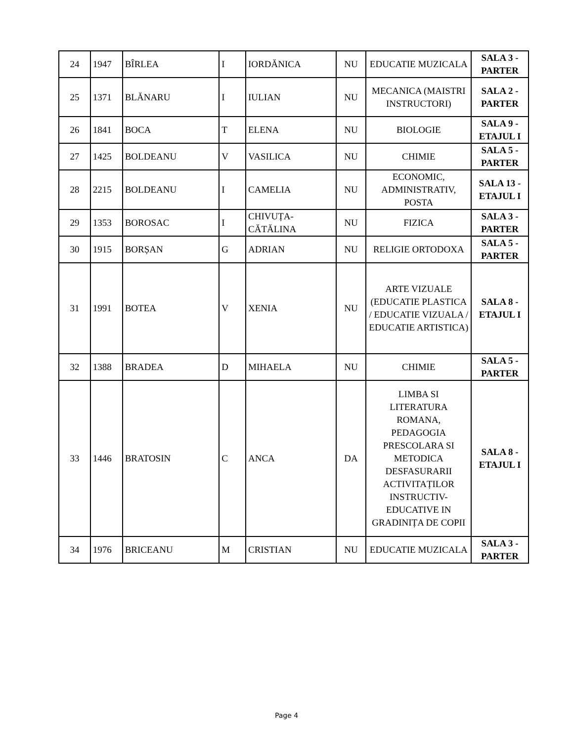| 24 | 1947 | BÎRLEA | I | IORDĂNICA | NU | EDUCATIE MUZICALA | SALA 3 - PARTER |
| 25 | 1371 | BLĂNARU | I | IULIAN | NU | MECANICA (MAISTRI INSTRUCTORI) | SALA 2 - PARTER |
| 26 | 1841 | BOCA | T | ELENA | NU | BIOLOGIE | SALA 9 - ETAJUL I |
| 27 | 1425 | BOLDEANU | V | VASILICA | NU | CHIMIE | SALA 5 - PARTER |
| 28 | 2215 | BOLDEANU | I | CAMELIA | NU | ECONOMIC, ADMINISTRATIV, POSTA | SALA 13 - ETAJUL I |
| 29 | 1353 | BOROSAC | I | CHIVUȚA-CĂTĂLINA | NU | FIZICA | SALA 3 - PARTER |
| 30 | 1915 | BORȘAN | G | ADRIAN | NU | RELIGIE ORTODOXA | SALA 5 - PARTER |
| 31 | 1991 | BOTEA | V | XENIA | NU | ARTE VIZUALE (EDUCATIE PLASTICA / EDUCATIE VIZUALA / EDUCATIE ARTISTICA) | SALA 8 - ETAJUL I |
| 32 | 1388 | BRADEA | D | MIHAELA | NU | CHIMIE | SALA 5 - PARTER |
| 33 | 1446 | BRATOSIN | C | ANCA | DA | LIMBA SI LITERATURA ROMANA, PEDAGOGIA PRESCOLARA SI METODICA DESFASURARII ACTIVITAȚILOR INSTRUCTIV-EDUCATIVE IN GRADINIȚA DE COPII | SALA 8 - ETAJUL I |
| 34 | 1976 | BRICEANU | M | CRISTIAN | NU | EDUCATIE MUZICALA | SALA 3 - PARTER |
Page 4